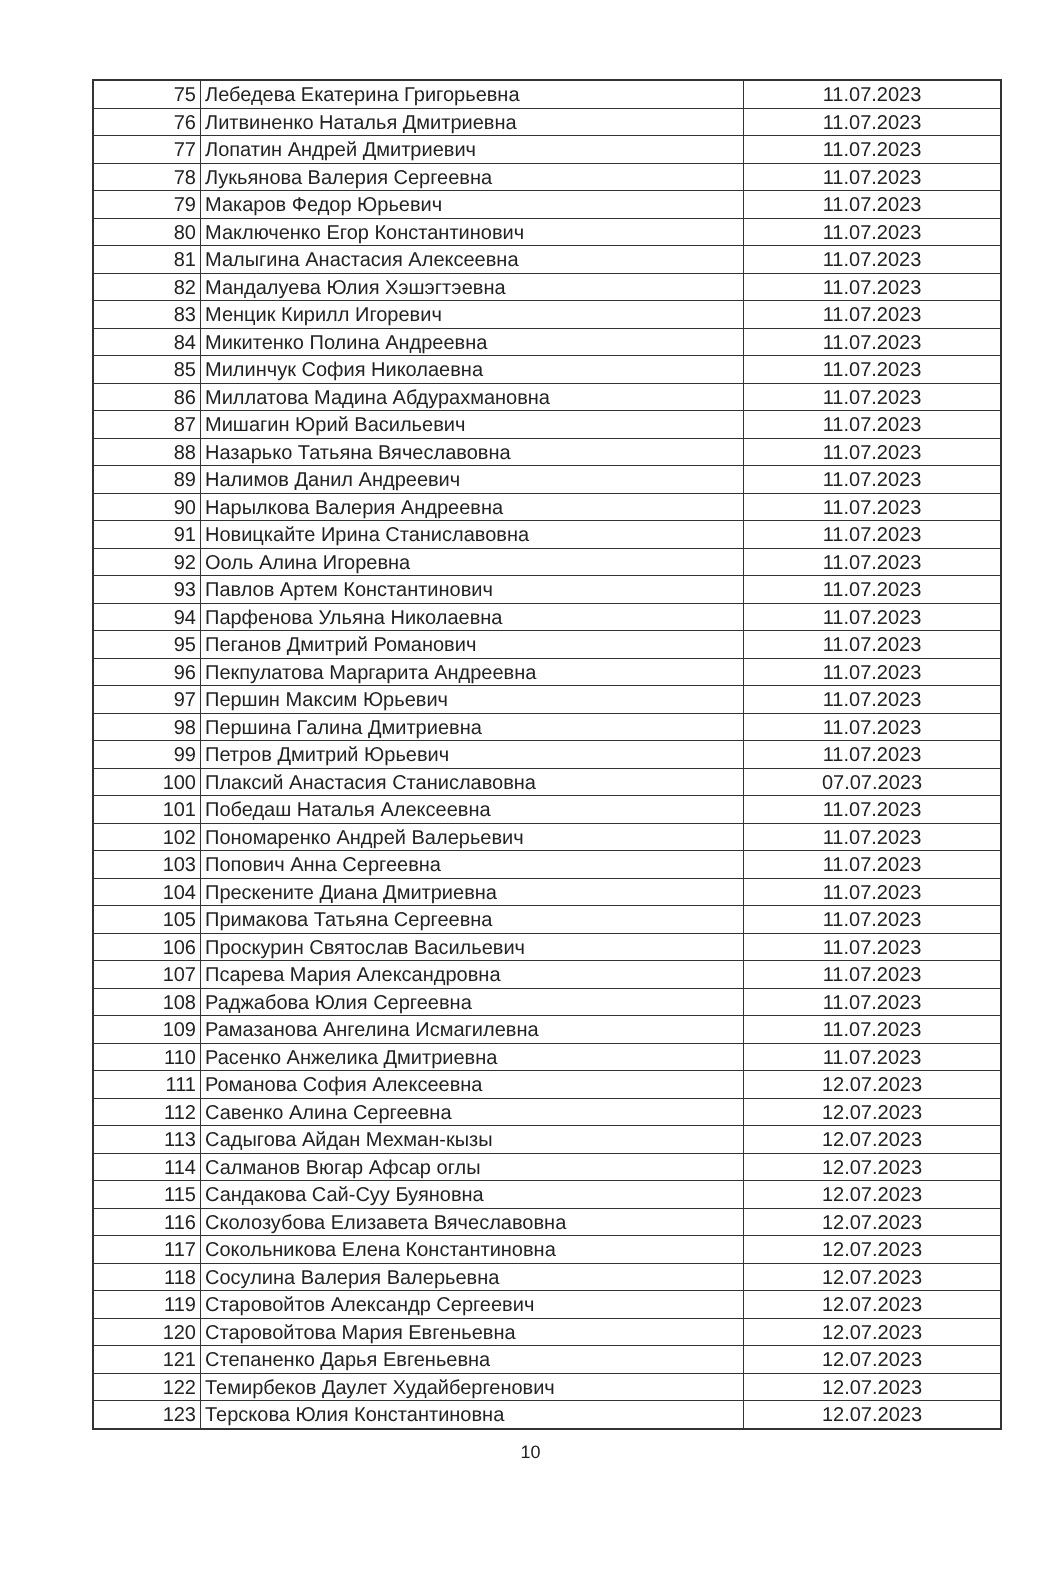| 75 | Лебедева Екатерина Григорьевна | 11.07.2023 |
| 76 | Литвиненко Наталья Дмитриевна | 11.07.2023 |
| 77 | Лопатин Андрей Дмитриевич | 11.07.2023 |
| 78 | Лукьянова Валерия Сергеевна | 11.07.2023 |
| 79 | Макаров Федор Юрьевич | 11.07.2023 |
| 80 | Маключенко Егор Константинович | 11.07.2023 |
| 81 | Малыгина Анастасия Алексеевна | 11.07.2023 |
| 82 | Мандалуева Юлия Хэшэгтэевна | 11.07.2023 |
| 83 | Менцик Кирилл Игоревич | 11.07.2023 |
| 84 | Микитенко Полина Андреевна | 11.07.2023 |
| 85 | Милинчук София Николаевна | 11.07.2023 |
| 86 | Миллатова Мадина Абдурахмановна | 11.07.2023 |
| 87 | Мишагин Юрий Васильевич | 11.07.2023 |
| 88 | Назарько Татьяна Вячеславовна | 11.07.2023 |
| 89 | Налимов Данил Андреевич | 11.07.2023 |
| 90 | Нарылкова Валерия Андреевна | 11.07.2023 |
| 91 | Новицкайте Ирина Станиславовна | 11.07.2023 |
| 92 | Ооль Алина Игоревна | 11.07.2023 |
| 93 | Павлов Артем Константинович | 11.07.2023 |
| 94 | Парфенова Ульяна Николаевна | 11.07.2023 |
| 95 | Пеганов Дмитрий Романович | 11.07.2023 |
| 96 | Пекпулатова Маргарита Андреевна | 11.07.2023 |
| 97 | Першин Максим Юрьевич | 11.07.2023 |
| 98 | Першина Галина Дмитриевна | 11.07.2023 |
| 99 | Петров Дмитрий Юрьевич | 11.07.2023 |
| 100 | Плаксий Анастасия Станиславовна | 07.07.2023 |
| 101 | Победаш Наталья Алексеевна | 11.07.2023 |
| 102 | Пономаренко Андрей Валерьевич | 11.07.2023 |
| 103 | Попович Анна Сергеевна | 11.07.2023 |
| 104 | Прескените Диана Дмитриевна | 11.07.2023 |
| 105 | Примакова Татьяна Сергеевна | 11.07.2023 |
| 106 | Проскурин Святослав Васильевич | 11.07.2023 |
| 107 | Псарева Мария Александровна | 11.07.2023 |
| 108 | Раджабова Юлия Сергеевна | 11.07.2023 |
| 109 | Рамазанова Ангелина Исмагилевна | 11.07.2023 |
| 110 | Расенко Анжелика Дмитриевна | 11.07.2023 |
| 111 | Романова София Алексеевна | 12.07.2023 |
| 112 | Савенко Алина Сергеевна | 12.07.2023 |
| 113 | Садыгова Айдан Мехман-кызы | 12.07.2023 |
| 114 | Салманов Вюгар Афсар оглы | 12.07.2023 |
| 115 | Сандакова Сай-Суу Буяновна | 12.07.2023 |
| 116 | Сколозубова Елизавета Вячеславовна | 12.07.2023 |
| 117 | Сокольникова Елена Константиновна | 12.07.2023 |
| 118 | Сосулина Валерия Валерьевна | 12.07.2023 |
| 119 | Старовойтов Александр Сергеевич | 12.07.2023 |
| 120 | Старовойтова Мария Евгеньевна | 12.07.2023 |
| 121 | Степаненко Дарья Евгеньевна | 12.07.2023 |
| 122 | Темирбеков Даулет Худайбергенович | 12.07.2023 |
| 123 | Терскова Юлия Константиновна | 12.07.2023 |
10